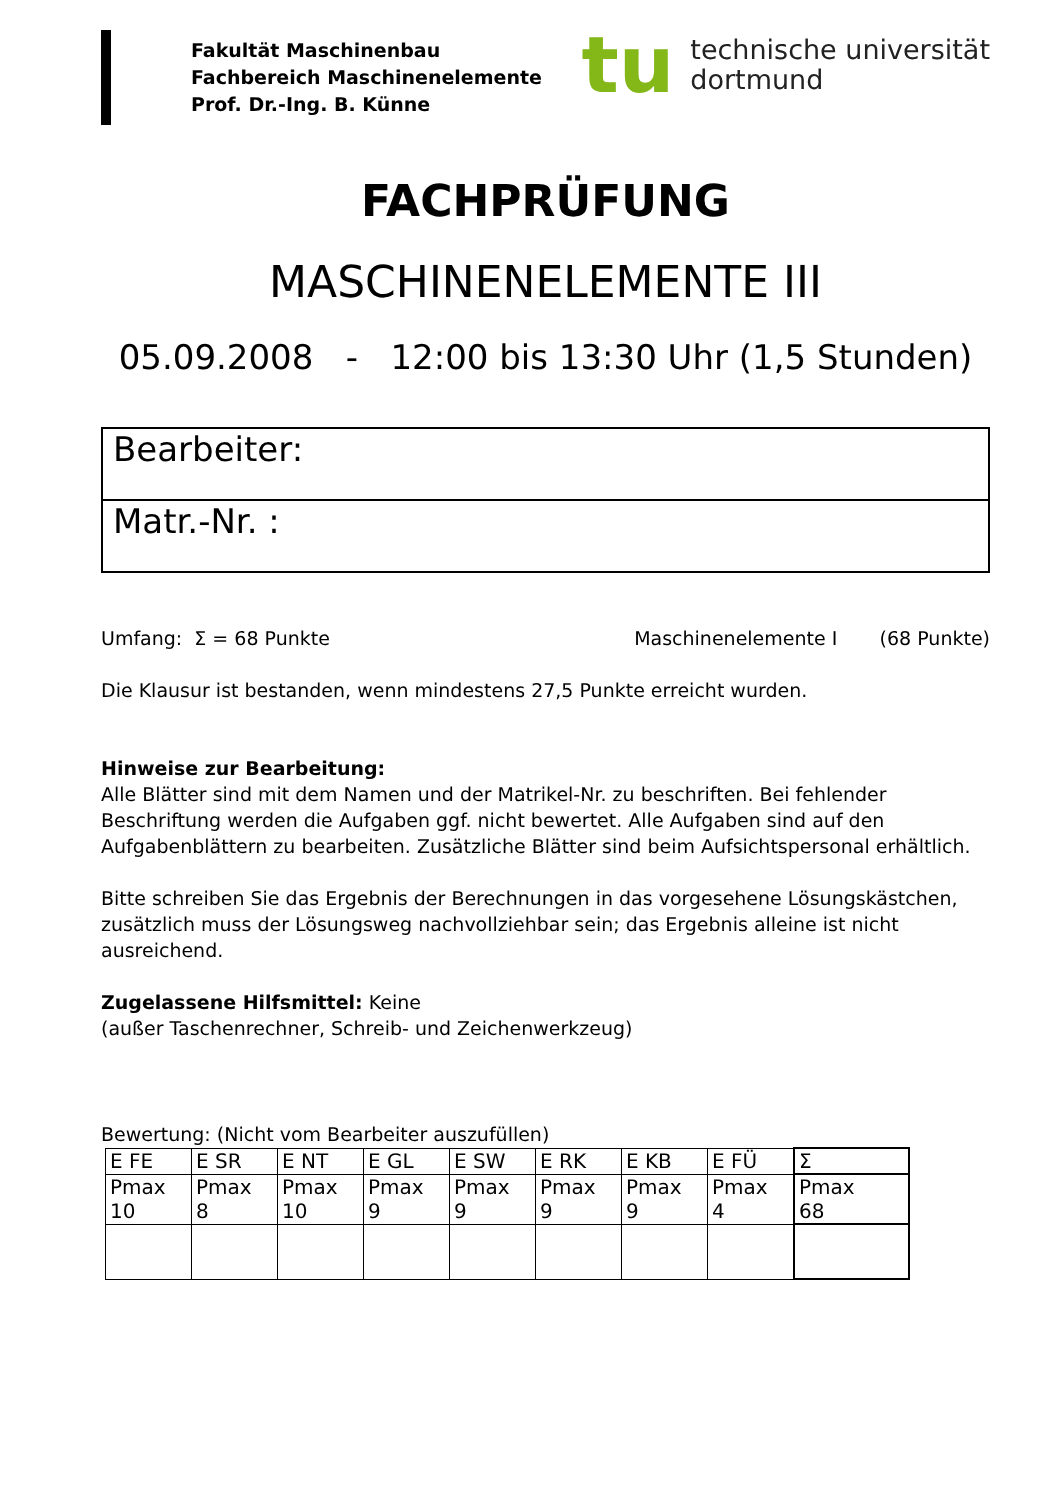Fakultät Maschinenbau
Fachbereich Maschinenelemente
Prof. Dr.-Ing. B. Künne
tu
technische universität
dortmund
FACHPRÜFUNG
MASCHINENELEMENTE III
05.09.2008 - 12:00 bis 13:30 Uhr (1,5 Stunden)
Bearbeiter:
Matr.-Nr. :
Umfang: Σ = 68 Punkte Maschinenelemente I (68 Punkte)
Die Klausur ist bestanden, wenn mindestens 27,5 Punkte erreicht wurden.
Hinweise zur Bearbeitung:
Alle Blätter sind mit dem Namen und der Matrikel-Nr. zu beschriften. Bei fehlender Beschriftung werden die Aufgaben ggf. nicht bewertet. Alle Aufgaben sind auf den Aufgabenblättern zu bearbeiten. Zusätzliche Blätter sind beim Aufsichtspersonal erhältlich.
Bitte schreiben Sie das Ergebnis der Berechnungen in das vorgesehene Lösungskästchen, zusätzlich muss der Lösungsweg nachvollziehbar sein; das Ergebnis alleine ist nicht ausreichend.
Zugelassene Hilfsmittel: Keine
(außer Taschenrechner, Schreib- und Zeichenwerkzeug)
Bewertung: (Nicht vom Bearbeiter auszufüllen)
| E FE | E SR | E NT | E GL | E SW | E RK | E KB | E FÜ | Σ |
| Pmax 10 | Pmax 8 | Pmax 10 | Pmax 9 | Pmax 9 | Pmax 9 | Pmax 9 | Pmax 4 | Pmax 68 |